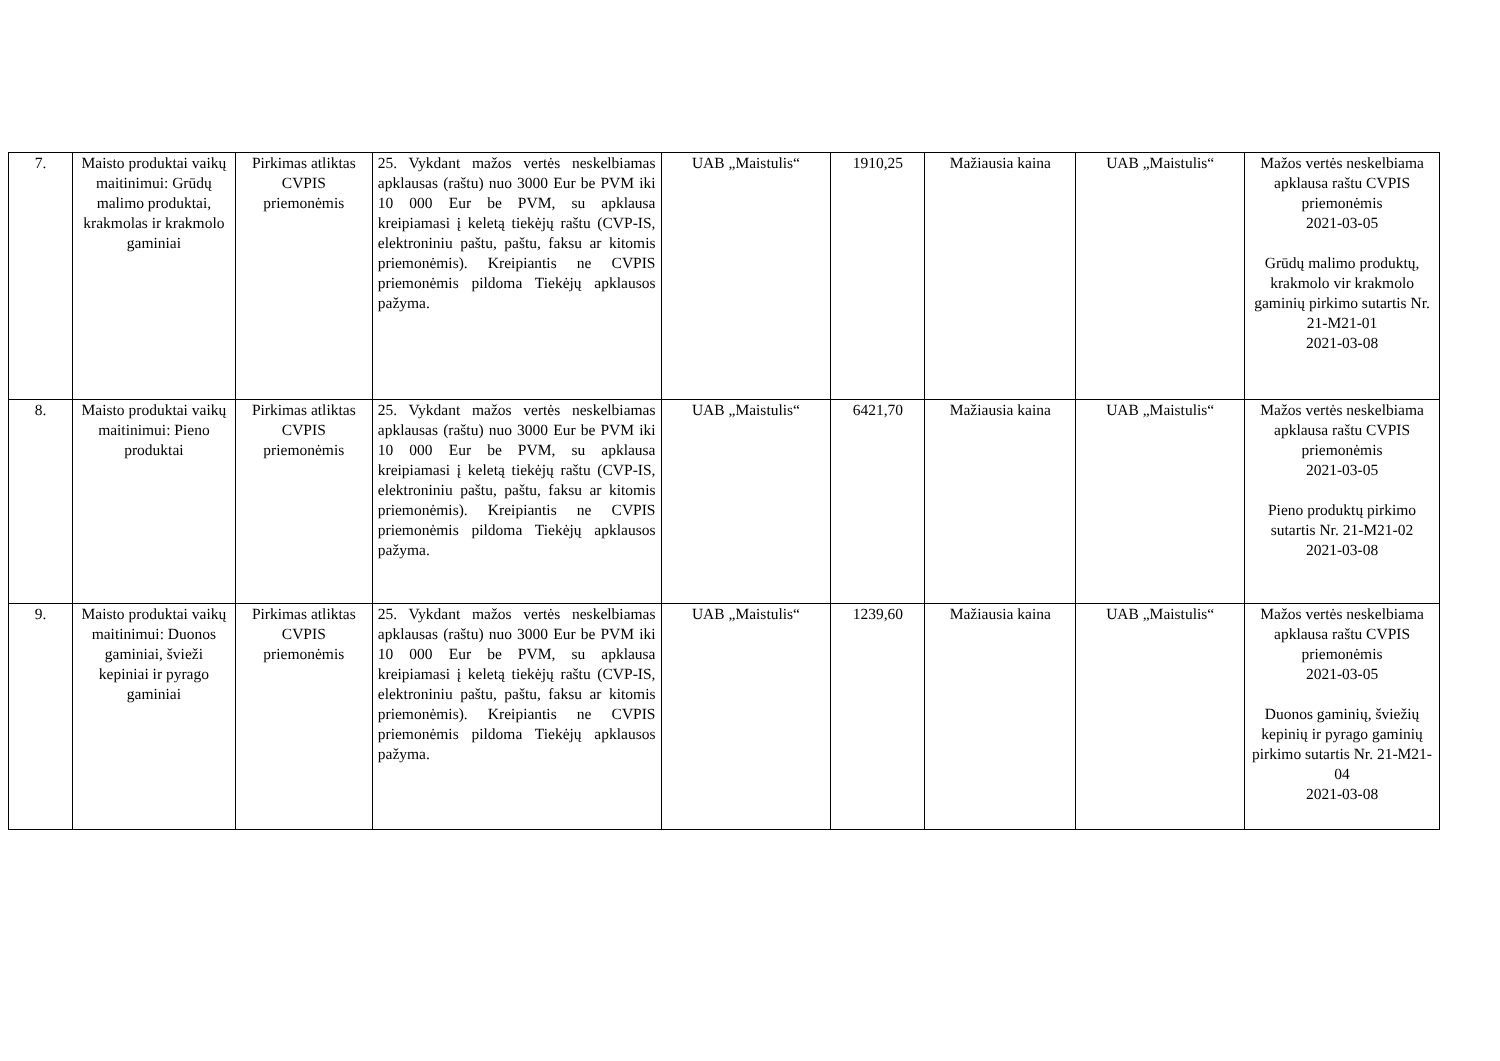| 7. | Maisto produktai vaikų maitinimui: Grūdų malimo produktai, krakmolas ir krakmolo gaminiai | Pirkimas atliktas CVPIS priemonėmis | 25. Vykdant mažos vertės neskelbiamas apklausas (raštu) nuo 3000 Eur be PVM iki 10 000 Eur be PVM, su apklausa kreipiamasi į keletą tiekėjų raštu (CVP-IS, elektroniniu paštu, paštu, faksu ar kitomis priemonėmis). Kreipiantis ne CVPIS priemonėmis pildoma Tiekėjų apklausos pažyma. | UAB „Maistulis“ | 1910,25 | Mažiausia kaina | UAB „Maistulis“ | Mažos vertės neskelbiama apklausa raštu CVPIS priemonėmis 2021-03-05 Grūdų malimo produktų, krakmolo vir krakmolo gaminių pirkimo sutartis Nr. 21-M21-01 2021-03-08 |
| 8. | Maisto produktai vaikų maitinimui: Pieno produktai | Pirkimas atliktas CVPIS priemonėmis | 25. Vykdant mažos vertės neskelbiamas apklausas (raštu) nuo 3000 Eur be PVM iki 10 000 Eur be PVM, su apklausa kreipiamasi į keletą tiekėjų raštu (CVP-IS, elektroniniu paštu, paštu, faksu ar kitomis priemonėmis). Kreipiantis ne CVPIS priemonėmis pildoma Tiekėjų apklausos pažyma. | UAB „Maistulis“ | 6421,70 | Mažiausia kaina | UAB „Maistulis“ | Mažos vertės neskelbiama apklausa raštu CVPIS priemonėmis 2021-03-05 Pieno produktų pirkimo sutartis Nr. 21-M21-02 2021-03-08 |
| 9. | Maisto produktai vaikų maitinimui: Duonos gaminiai, švieži kepiniai ir pyrago gaminiai | Pirkimas atliktas CVPIS priemonėmis | 25. Vykdant mažos vertės neskelbiamas apklausas (raštu) nuo 3000 Eur be PVM iki 10 000 Eur be PVM, su apklausa kreipiamasi į keletą tiekėjų raštu (CVP-IS, elektroniniu paštu, paštu, faksu ar kitomis priemonėmis). Kreipiantis ne CVPIS priemonėmis pildoma Tiekėjų apklausos pažyma. | UAB „Maistulis“ | 1239,60 | Mažiausia kaina | UAB „Maistulis“ | Mažos vertės neskelbiama apklausa raštu CVPIS priemonėmis 2021-03-05 Duonos gaminių, šviežių kepinių ir pyrago gaminių pirkimo sutartis Nr. 21-M21-04 2021-03-08 |